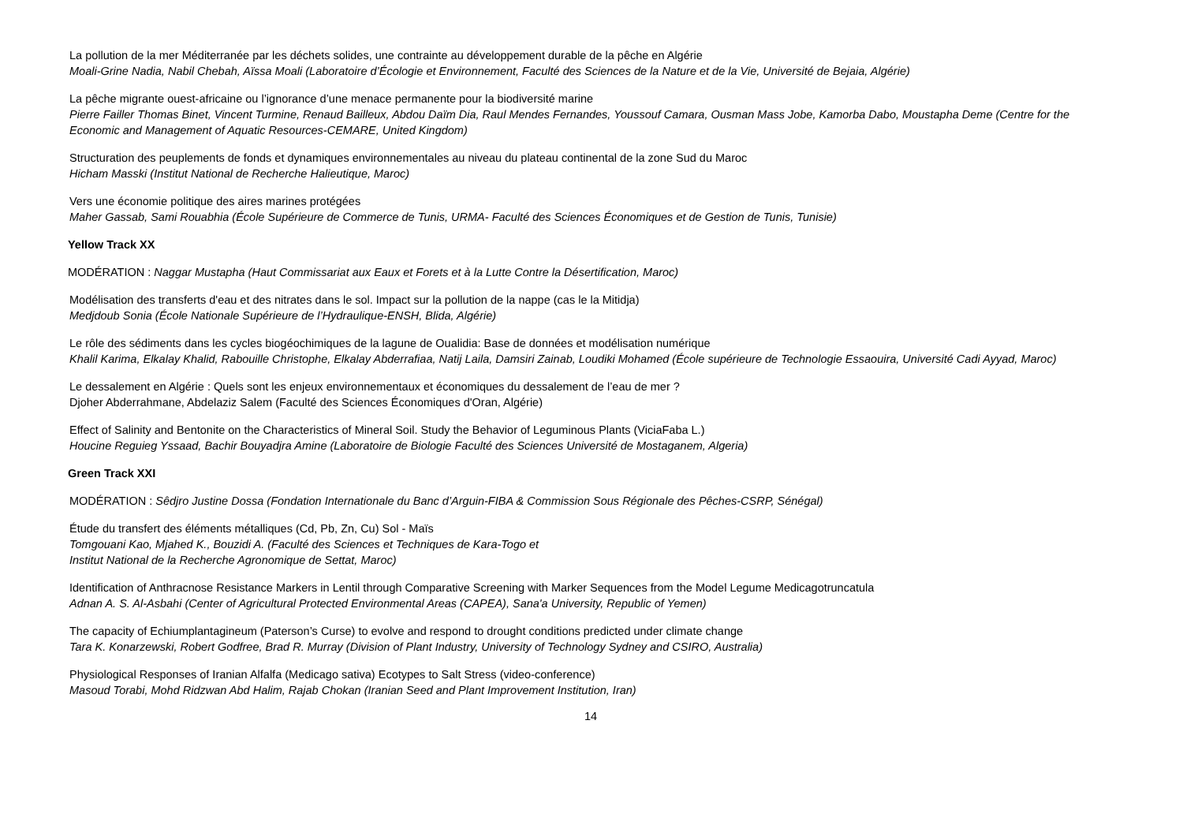La pollution de la mer Méditerranée par les déchets solides, une contrainte au développement durable de la pêche en Algérie
Moali-Grine Nadia, Nabil Chebah, Aïssa Moali (Laboratoire d’Écologie et Environnement, Faculté des Sciences de la Nature et de la Vie, Université de Bejaia, Algérie)
La pêche migrante ouest-africaine ou l’ignorance d’une menace permanente pour la biodiversité marine
Pierre Failler Thomas Binet, Vincent Turmine, Renaud Bailleux, Abdou Daïm Dia, Raul Mendes Fernandes, Youssouf Camara, Ousman Mass Jobe, Kamorba Dabo, Moustapha Deme (Centre for the Economic and Management of Aquatic Resources-CEMARE, United Kingdom)
Structuration des peuplements de fonds et dynamiques environnementales au niveau du plateau continental de la zone Sud du Maroc
Hicham Masski (Institut National de Recherche Halieutique, Maroc)
Vers une économie politique des aires marines protégées
Maher Gassab, Sami Rouabhia (École Supérieure de Commerce de Tunis, URMA- Faculté des Sciences Économiques et de Gestion de Tunis, Tunisie)
Yellow Track XX
MODÉRATION : Naggar Mustapha (Haut Commissariat aux Eaux et Forets et à la Lutte Contre la Désertification, Maroc)
Modélisation des transferts d'eau et des nitrates dans le sol. Impact sur la pollution de la nappe (cas le la Mitidja)
Medjdoub Sonia (École Nationale Supérieure de l’Hydraulique-ENSH, Blida, Algérie)
Le rôle des sédiments dans les cycles biogéochimiques de la lagune de Oualidia: Base de données et modélisation numérique
Khalil Karima, Elkalay Khalid, Rabouille Christophe, Elkalay Abderrafiaa, Natij Laila, Damsiri Zainab, Loudiki Mohamed (École supérieure de Technologie Essaouira, Université Cadi Ayyad, Maroc)
Le dessalement en Algérie : Quels sont les enjeux environnementaux et économiques du dessalement de l’eau de mer ?
Djoher Abderrahmane, Abdelaziz Salem (Faculté des Sciences Économiques d'Oran, Algérie)
Effect of Salinity and Bentonite on the Characteristics of Mineral Soil. Study the Behavior of Leguminous Plants (ViciaFaba L.)
Houcine Reguieg Yssaad, Bachir Bouyadjra Amine (Laboratoire de Biologie Faculté des Sciences Université de Mostaganem, Algeria)
Green Track XXI
MODÉRATION : Sêdjro Justine Dossa (Fondation Internationale du Banc d’Arguin-FIBA & Commission Sous Régionale des Pêches-CSRP, Sénégal)
Étude du transfert des éléments métalliques (Cd, Pb, Zn, Cu) Sol - Maïs
Tomgouani Kao, Mjahed K., Bouzidi A. (Faculté des Sciences et Techniques de Kara-Togo et
Institut National de la Recherche Agronomique de Settat, Maroc)
Identification of Anthracnose Resistance Markers in Lentil through Comparative Screening with Marker Sequences from the Model Legume Medicagotruncatula
Adnan A. S. Al-Asbahi (Center of Agricultural Protected Environmental Areas (CAPEA), Sana'a University, Republic of Yemen)
The capacity of Echiumplantagineum (Paterson’s Curse) to evolve and respond to drought conditions predicted under climate change
Tara K. Konarzewski, Robert Godfree, Brad R. Murray (Division of Plant Industry, University of Technology Sydney and CSIRO, Australia)
Physiological Responses of Iranian Alfalfa (Medicago sativa) Ecotypes to Salt Stress (video-conference)
Masoud Torabi, Mohd Ridzwan Abd Halim, Rajab Chokan (Iranian Seed and Plant Improvement Institution, Iran)
14